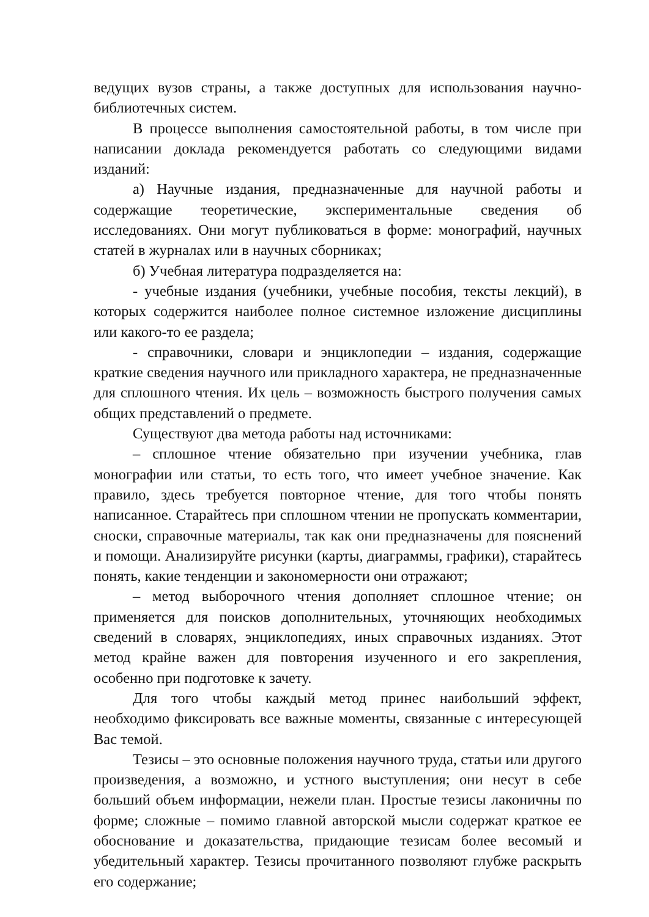ведущих вузов страны, а также доступных для использования научно-библиотечных систем.
В процессе выполнения самостоятельной работы, в том числе при написании доклада рекомендуется работать со следующими видами изданий:
а) Научные издания, предназначенные для научной работы и содержащие теоретические, экспериментальные сведения об исследованиях. Они могут публиковаться в форме: монографий, научных статей в журналах или в научных сборниках;
б) Учебная литература подразделяется на:
- учебные издания (учебники, учебные пособия, тексты лекций), в которых содержится наиболее полное системное изложение дисциплины или какого-то ее раздела;
- справочники, словари и энциклопедии – издания, содержащие краткие сведения научного или прикладного характера, не предназначенные для сплошного чтения. Их цель – возможность быстрого получения самых общих представлений о предмете.
Существуют два метода работы над источниками:
– сплошное чтение обязательно при изучении учебника, глав монографии или статьи, то есть того, что имеет учебное значение. Как правило, здесь требуется повторное чтение, для того чтобы понять написанное. Старайтесь при сплошном чтении не пропускать комментарии, сноски, справочные материалы, так как они предназначены для пояснений и помощи. Анализируйте рисунки (карты, диаграммы, графики), старайтесь понять, какие тенденции и закономерности они отражают;
– метод выборочного чтения дополняет сплошное чтение; он применяется для поисков дополнительных, уточняющих необходимых сведений в словарях, энциклопедиях, иных справочных изданиях. Этот метод крайне важен для повторения изученного и его закрепления, особенно при подготовке к зачету.
Для того чтобы каждый метод принес наибольший эффект, необходимо фиксировать все важные моменты, связанные с интересующей Вас темой.
Тезисы – это основные положения научного труда, статьи или другого произведения, а возможно, и устного выступления; они несут в себе больший объем информации, нежели план. Простые тезисы лаконичны по форме; сложные – помимо главной авторской мысли содержат краткое ее обоснование и доказательства, придающие тезисам более весомый и убедительный характер. Тезисы прочитанного позволяют глубже раскрыть его содержание;